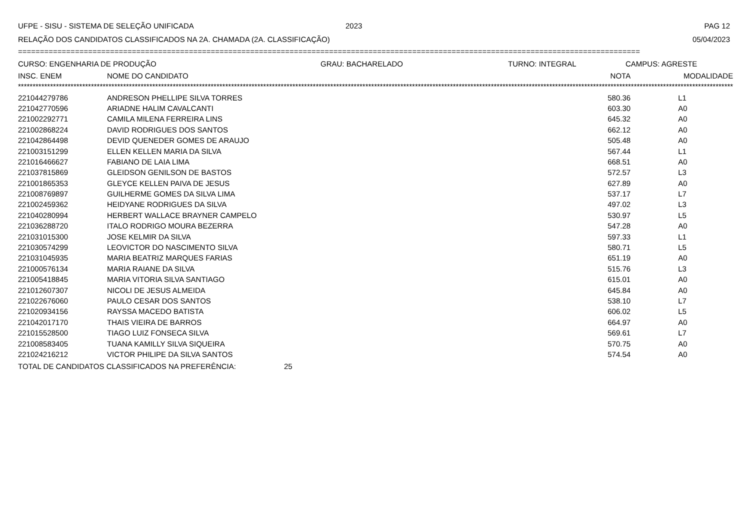UFPE - SISU - SISTEMA DE SELEÇÃO UNIFICADA 2023 PAG 12
RELAÇÃO DOS CANDIDATOS CLASSIFICADOS NA 2A. CHAMADA (2A. CLASSIFICAÇÃO) 05/04/2023
==============================================================================================================================================
CURSO: ENGENHARIA DE PRODUÇÃO GRAU: BACHARELADO TURNO: INTEGRAL CAMPUS: AGRESTE
| INSC. ENEM | NOME DO CANDIDATO | NOTA | MODALIDADE |
| --- | --- | --- | --- |
| ***************************************************************************************************************************************************************************************************************************************************** | | | |
| 221044279786 | ANDRESON PHELLIPE SILVA TORRES | 580.36 | L1 |
| 221042770596 | ARIADNE HALIM CAVALCANTI | 603.30 | A0 |
| 221002292771 | CAMILA MILENA FERREIRA LINS | 645.32 | A0 |
| 221002868224 | DAVID RODRIGUES DOS SANTOS | 662.12 | A0 |
| 221042864498 | DEVID QUENEDER GOMES DE ARAUJO | 505.48 | A0 |
| 221003151299 | ELLEN KELLEN MARIA DA SILVA | 567.44 | L1 |
| 221016466627 | FABIANO DE LAIA LIMA | 668.51 | A0 |
| 221037815869 | GLEIDSON GENILSON DE BASTOS | 572.57 | L3 |
| 221001865353 | GLEYCE KELLEN PAIVA DE JESUS | 627.89 | A0 |
| 221008769897 | GUILHERME GOMES DA SILVA LIMA | 537.17 | L7 |
| 221002459362 | HEIDYANE RODRIGUES DA SILVA | 497.02 | L3 |
| 221040280994 | HERBERT WALLACE BRAYNER CAMPELO | 530.97 | L5 |
| 221036288720 | ITALO RODRIGO MOURA BEZERRA | 547.28 | A0 |
| 221031015300 | JOSE KELMIR DA SILVA | 597.33 | L1 |
| 221030574299 | LEOVICTOR DO NASCIMENTO SILVA | 580.71 | L5 |
| 221031045935 | MARIA BEATRIZ MARQUES FARIAS | 651.19 | A0 |
| 221000576134 | MARIA RAIANE DA SILVA | 515.76 | L3 |
| 221005418845 | MARIA VITORIA SILVA SANTIAGO | 615.01 | A0 |
| 221012607307 | NICOLI DE JESUS ALMEIDA | 645.84 | A0 |
| 221022676060 | PAULO CESAR DOS SANTOS | 538.10 | L7 |
| 221020934156 | RAYSSA MACEDO BATISTA | 606.02 | L5 |
| 221042017170 | THAIS VIEIRA DE BARROS | 664.97 | A0 |
| 221015528500 | TIAGO LUIZ FONSECA SILVA | 569.61 | L7 |
| 221008583405 | TUANA KAMILLY SILVA SIQUEIRA | 570.75 | A0 |
| 221024216212 | VICTOR PHILIPE DA SILVA SANTOS | 574.54 | A0 |
TOTAL DE CANDIDATOS CLASSIFICADOS NA PREFERÊNCIA: 25